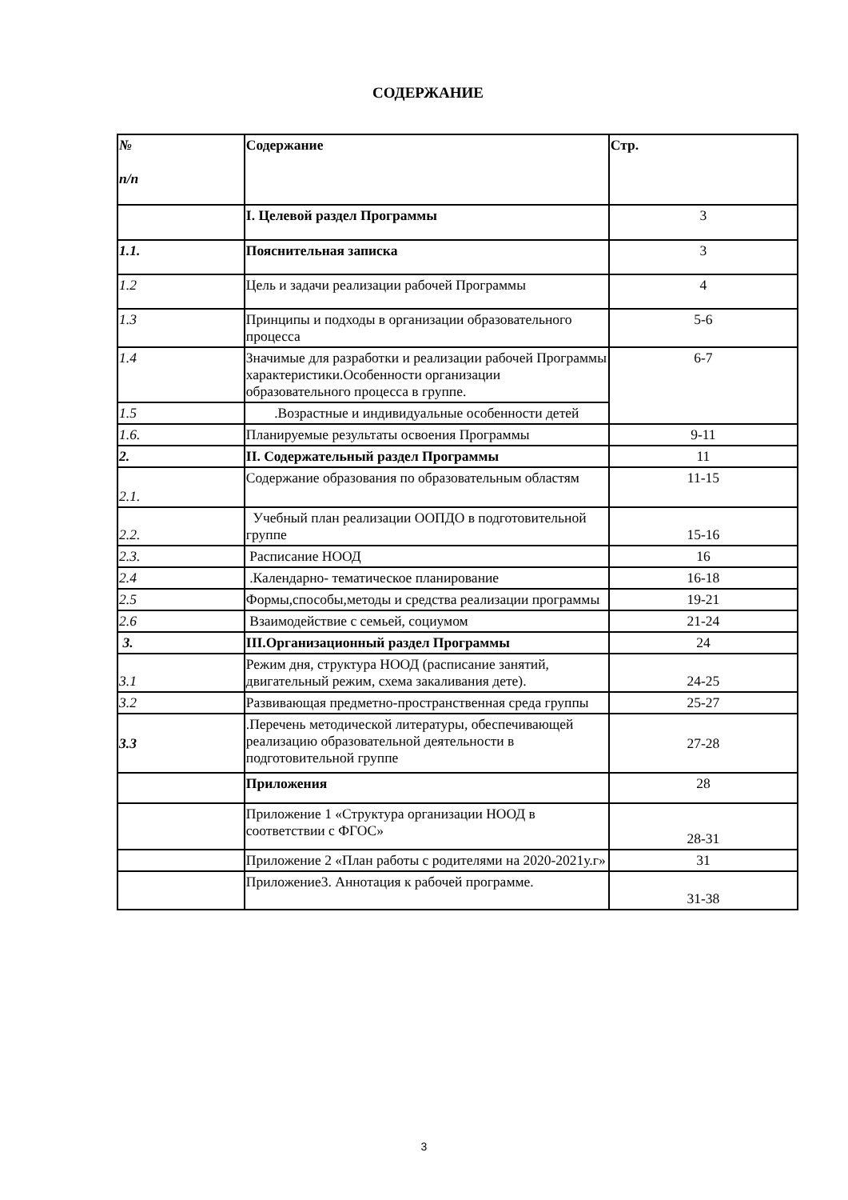СОДЕРЖАНИЕ
| № n/n | Содержание | Стр. |
| --- | --- | --- |
| | I. Целевой раздел Программы | 3 |
| 1.1. | Пояснительная записка | 3 |
| 1.2 | Цель и задачи реализации рабочей Программы | 4 |
| 1.3 | Принципы и подходы в организации образовательного процесса | 5-6 |
| 1.4 | Значимые для разработки и реализации рабочей Программы характеристики.Особенности организации образовательного процесса в группе. | 6-7 |
| 1.5 | .Возрастные и индивидуальные особенности детей | |
| 1.6. | Планируемые результаты освоения Программы | 9-11 |
| 2. | II. Содержательный раздел Программы | 11 |
| 2.1. | Содержание образования по образовательным областям | 11-15 |
| 2.2. | Учебный план реализации ООПДО в подготовительной группе | 15-16 |
| 2.3. | Расписание НООД | 16 |
| 2.4 | .Календарно- тематическое планирование | 16-18 |
| 2.5 | Формы,способы,методы и средства реализации программы | 19-21 |
| 2.6 | Взаимодействие с семьей, социумом | 21-24 |
| 3. | III.Организационный раздел Программы | 24 |
| 3.1 | Режим дня, структура НООД (расписание занятий, двигательный режим, схема закаливания дете). | 24-25 |
| 3.2 | Развивающая предметно-пространственная среда группы | 25-27 |
| 3.3 | .Перечень методической литературы, обеспечивающей реализацию образовательной деятельности в подготовительной группе | 27-28 |
| | Приложения | 28 |
| | Приложение 1 «Структура организации НООД в соответствии с ФГОС» | 28-31 |
| | Приложение 2 «План работы с родителями на 2020-2021у.г» | 31 |
| | Приложение3. Аннотация к рабочей программе. | 31-38 |
3